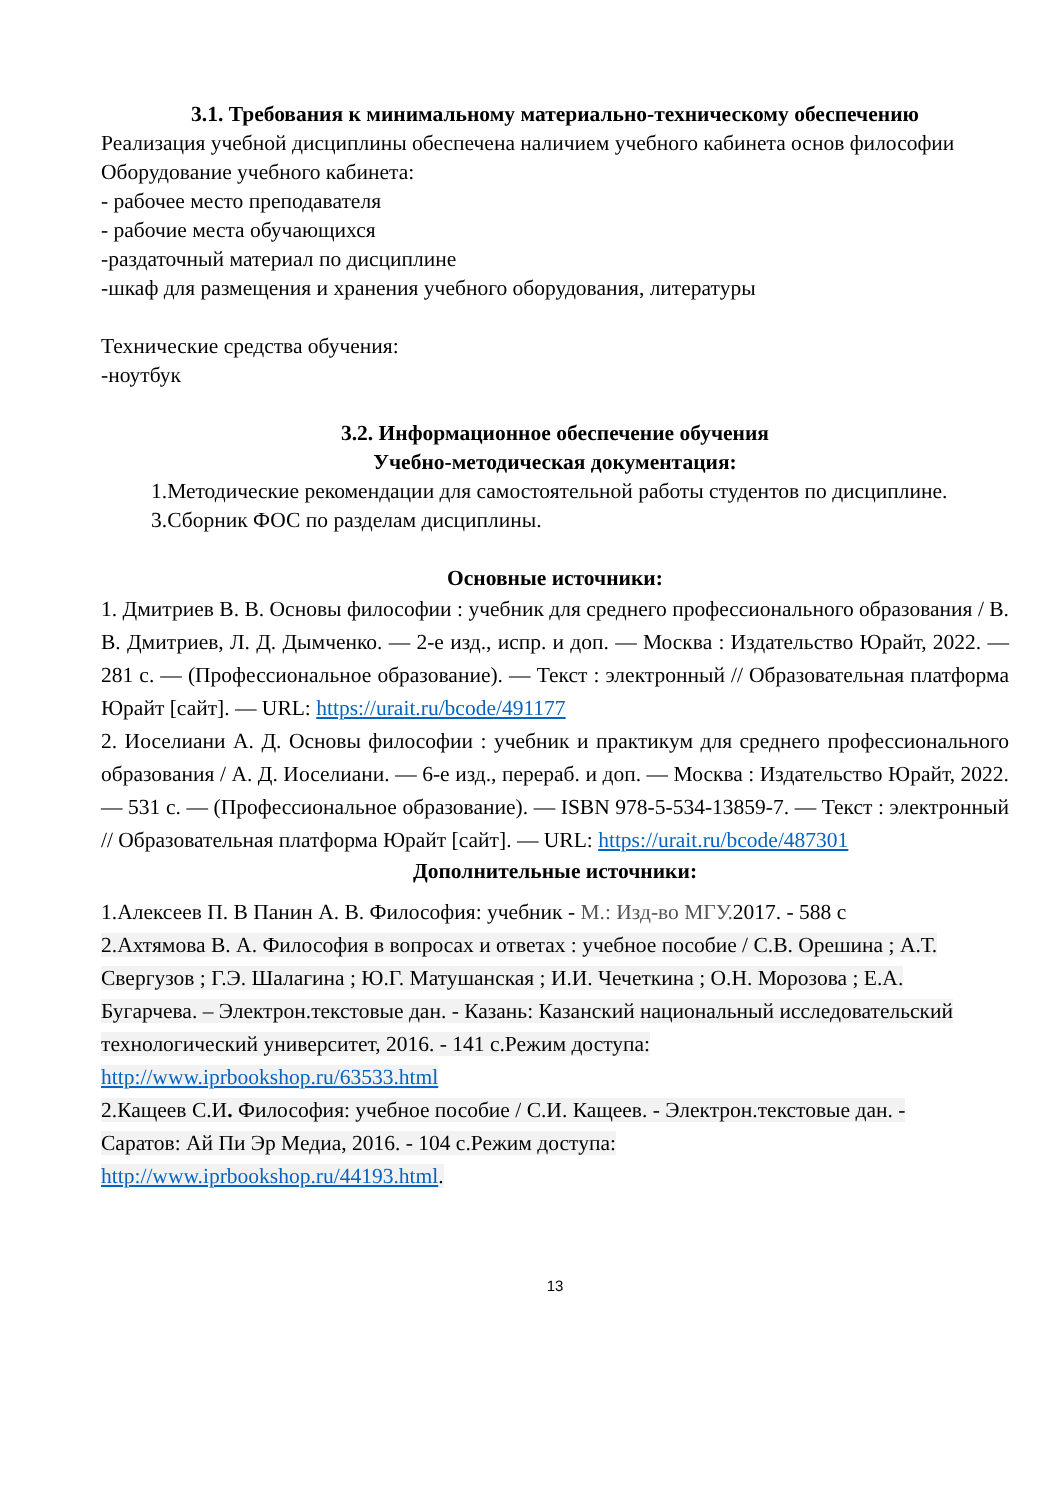3.1. Требования к минимальному материально-техническому обеспечению
Реализация учебной дисциплины обеспечена наличием учебного кабинета основ философии
Оборудование учебного кабинета:
- рабочее место преподавателя
- рабочие места обучающихся
-раздаточный материал по дисциплине
-шкаф для размещения и хранения учебного оборудования, литературы
Технические средства обучения:
-ноутбук
3.2. Информационное обеспечение обучения
Учебно-методическая документация:
1.Методические рекомендации для самостоятельной работы студентов по дисциплине.
3.Сборник ФОС по разделам дисциплины.
Основные источники:
1. Дмитриев В. В. Основы философии : учебник для среднего профессионального образования / В. В. Дмитриев, Л. Д. Дымченко. — 2-е изд., испр. и доп. — Москва : Издательство Юрайт, 2022. — 281 с. — (Профессиональное образование). — Текст : электронный // Образовательная платформа Юрайт [сайт]. — URL: https://urait.ru/bcode/491177
2. Иоселиани А. Д. Основы философии : учебник и практикум для среднего профессионального образования / А. Д. Иоселиани. — 6-е изд., перераб. и доп. — Москва : Издательство Юрайт, 2022. — 531 с. — (Профессиональное образование). — ISBN 978-5-534-13859-7. — Текст : электронный // Образовательная платформа Юрайт [сайт]. — URL: https://urait.ru/bcode/487301
Дополнительные источники:
1.Алексеев П. В Панин А. В. Философия: учебник - М.: Изд-во МГУ. 2017. - 588 с
2.Ахтямова В. А. Философия в вопросах и ответах : учебное пособие / С.В. Орешина ; А.Т. Свергузов ; Г.Э. Шалагина ; Ю.Г. Матушанская ; И.И. Чечеткина ; О.Н. Морозова ; Е.А. Бугарчева. – Электрон.текстовые дан. - Казань: Казанский национальный исследовательский технологический университет, 2016. - 141 с.Режим доступа: http://www.iprbookshop.ru/63533.html
2.Кащеев С.И. Философия: учебное пособие / С.И. Кащеев. - Электрон.текстовые дан. - Саратов: Ай Пи Эр Медиа, 2016. - 104 с.Режим доступа: http://www.iprbookshop.ru/44193.html.
13